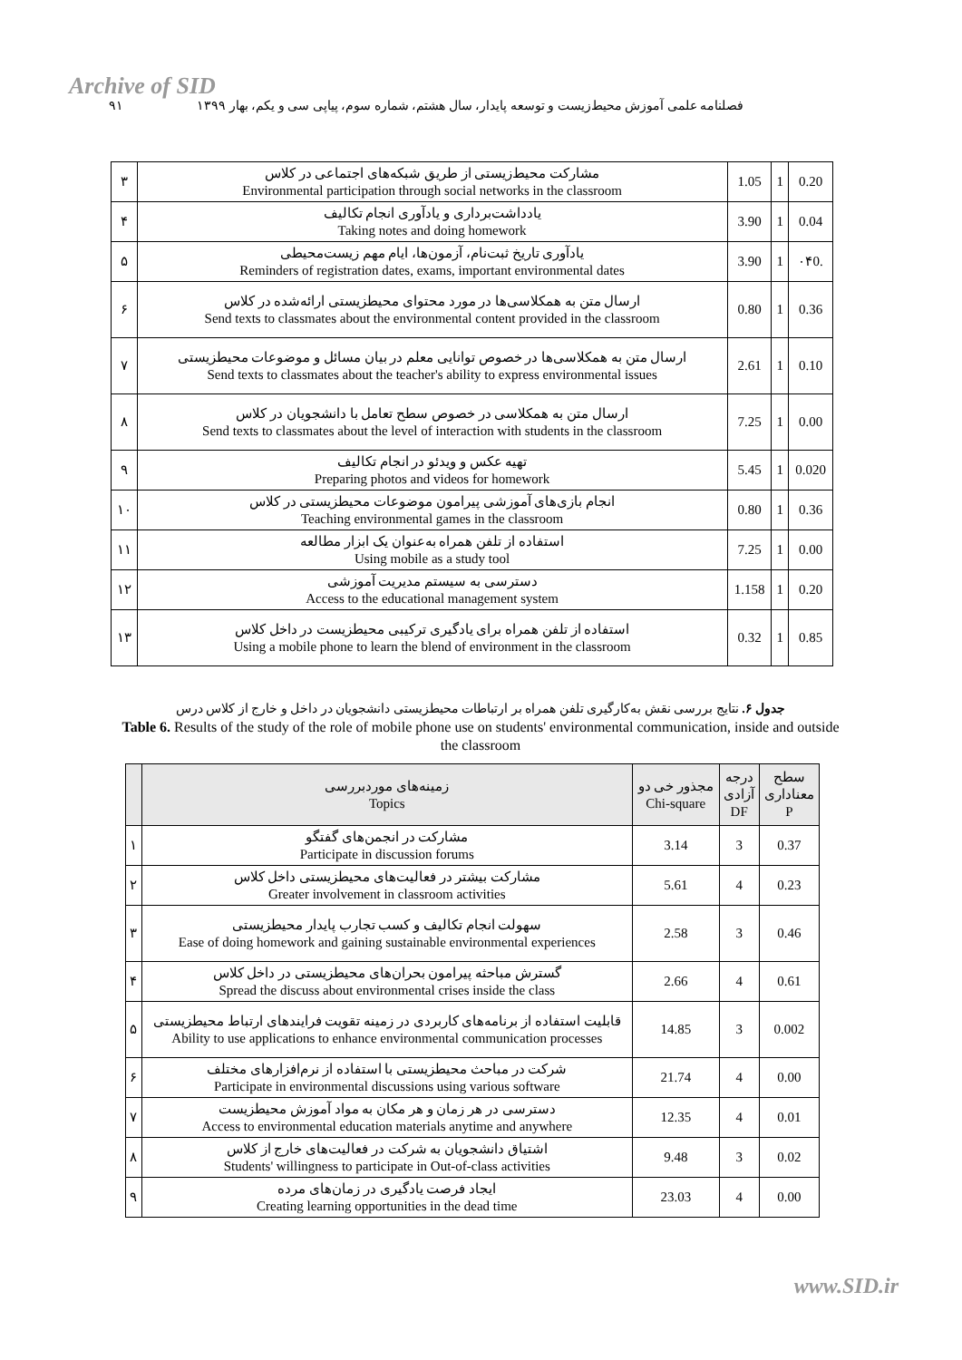Archive of SID
فصلنامه علمی آموزش محیط‌زیست و توسعه پایدار، سال هشتم، شماره سوم، پیاپی سی و یکم، بهار ۱۳۹۹ ۹۱
| ۳ | مشارکت محیط‌زیستی از طریق شبکه‌های اجتماعی در کلاس Environmental participation through social networks in the classroom | 1.05 | 1 | 0.20 |
| ۴ | یادداشت‌برداری و یادآوری انجام تکالیف Taking notes and doing homework | 3.90 | 1 | 0.04 |
| ۵ | یادآوری تاریخ ثبت‌نام، آزمون‌ها، ایام مهم زیست‌محیطی Reminders of registration dates, exams, important environmental dates | 3.90 | 1 | ۰۴0. |
| ۶ | ارسال متن به همکلاسی‌ها در مورد محتوای محیطزیستی ارائه‌شده در کلاس Send texts to classmates about the environmental content provided in the classroom | 0.80 | 1 | 0.36 |
| ۷ | ارسال متن به همکلاسی‌ها در خصوص توانایی معلم در بیان مسائل و موضوعات محیطزیستی Send texts to classmates about the teacher's ability to express environmental issues | 2.61 | 1 | 0.10 |
| ۸ | ارسال متن به همکلاسی در خصوص سطح تعامل با دانشجویان در کلاس Send texts to classmates about the level of interaction with students in the classroom | 7.25 | 1 | 0.00 |
| ۹ | تهیه عکس و ویدئو در انجام تکالیف Preparing photos and videos for homework | 5.45 | 1 | 0.020 |
| ۱۰ | انجام بازی‌های آموزشی پیرامون موضوعات محیطزیستی در کلاس Teaching environmental games in the classroom | 0.80 | 1 | 0.36 |
| ۱۱ | استفاده از تلفن همراه به‌عنوان یک ابزار مطالعه Using mobile as a study tool | 7.25 | 1 | 0.00 |
| ۱۲ | دسترسی به سیستم مدیریت آموزشی Access to the educational management system | 1.158 | 1 | 0.20 |
| ۱۳ | استفاده از تلفن همراه برای یادگیری ترکیبی محیطزیست در داخل کلاس Using a mobile phone to learn the blend of environment in the classroom | 0.32 | 1 | 0.85 |
جدول ۶. نتایج بررسی نقش به‌کارگیری تلفن همراه بر ارتباطات محیطزیستی دانشجویان در داخل و خارج از کلاس درس
Table 6. Results of the study of the role of mobile phone use on students' environmental communication, inside and outside the classroom
| | زمینه‌های موردبررسی Topics | مجذور خی دو Chi-square | درجه آزادی DF | سطح معناداری P |
| --- | --- | --- | --- | --- |
| ۱ | مشارکت در انجمن‌های گفتگو Participate in discussion forums | 3.14 | 3 | 0.37 |
| ۲ | مشارکت بیشتر در فعالیت‌های محیطزیستی داخل کلاس Greater involvement in classroom activities | 5.61 | 4 | 0.23 |
| ۳ | سهولت انجام تکالیف و کسب تجارب پایدار محیطزیستی Ease of doing homework and gaining sustainable environmental experiences | 2.58 | 3 | 0.46 |
| ۴ | گسترش مباحثه پیرامون بحران‌های محیطزیستی در داخل کلاس Spread the discuss about environmental crises inside the class | 2.66 | 4 | 0.61 |
| ۵ | قابلیت استفاده از برنامه‌های کاربردی در زمینه تقویت فرایندهای ارتباط محیطزیستی Ability to use applications to enhance environmental communication processes | 14.85 | 3 | 0.002 |
| ۶ | شرکت در مباحث محیطزیستی با استفاده از نرم‌افزارهای مختلف Participate in environmental discussions using various software | 21.74 | 4 | 0.00 |
| ۷ | دسترسی در هر زمان و هر مکان به مواد آموزش محیطزیست Access to environmental education materials anytime and anywhere | 12.35 | 4 | 0.01 |
| ۸ | اشتیاق دانشجویان به شرکت در فعالیت‌های خارج از کلاس Students' willingness to participate in Out-of-class activities | 9.48 | 3 | 0.02 |
| ۹ | ایجاد فرصت یادگیری در زمان‌های مرده Creating learning opportunities in the dead time | 23.03 | 4 | 0.00 |
www.SID.ir